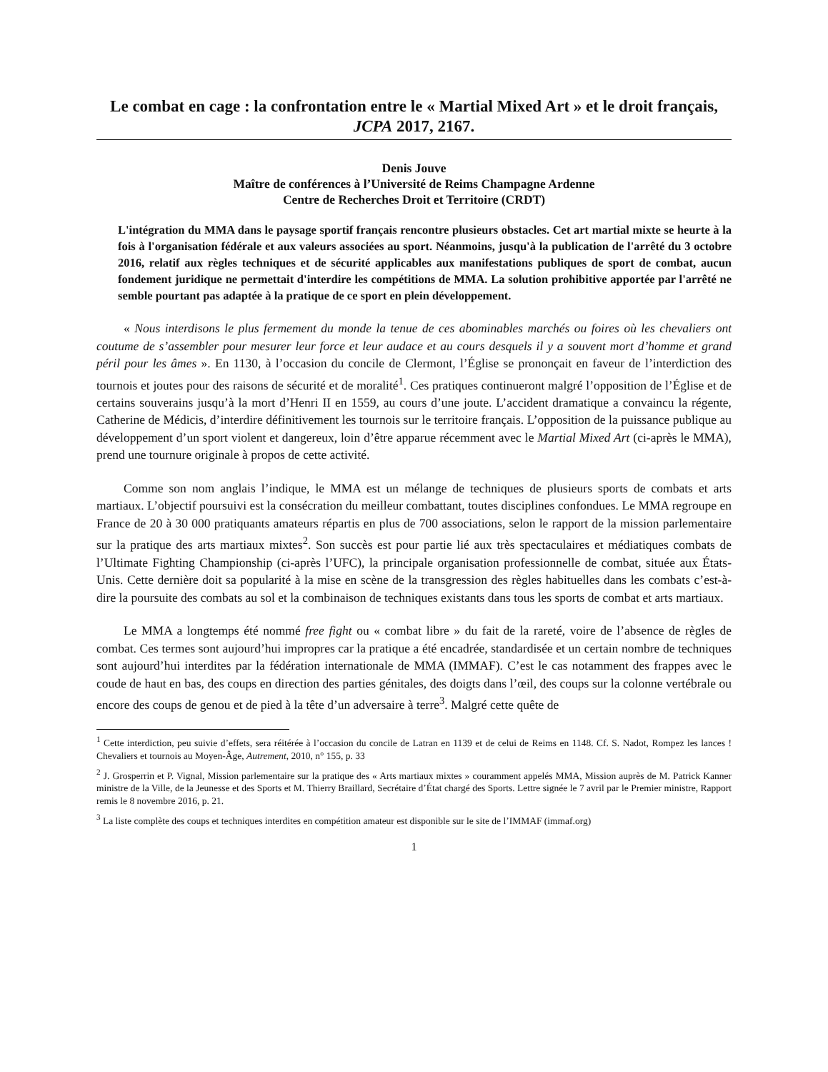Le combat en cage : la confrontation entre le « Martial Mixed Art » et le droit français, JCPA 2017, 2167.
Denis Jouve
Maître de conférences à l’Université de Reims Champagne Ardenne
Centre de Recherches Droit et Territoire (CRDT)
L'intégration du MMA dans le paysage sportif français rencontre plusieurs obstacles. Cet art martial mixte se heurte à la fois à l'organisation fédérale et aux valeurs associées au sport. Néanmoins, jusqu'à la publication de l'arrêté du 3 octobre 2016, relatif aux règles techniques et de sécurité applicables aux manifestations publiques de sport de combat, aucun fondement juridique ne permettait d'interdire les compétitions de MMA. La solution prohibitive apportée par l'arrêté ne semble pourtant pas adaptée à la pratique de ce sport en plein développement.
« Nous interdisons le plus fermement du monde la tenue de ces abominables marchés ou foires où les chevaliers ont coutume de s’assembler pour mesurer leur force et leur audace et au cours desquels il y a souvent mort d’homme et grand péril pour les âmes ». En 1130, à l’occasion du concile de Clermont, l’Église se prononçait en faveur de l’interdiction des tournois et joutes pour des raisons de sécurité et de moralité<sup>1</sup>. Ces pratiques continueront malgré l’opposition de l’Église et de certains souverains jusqu’à la mort d’Henri II en 1559, au cours d’une joute. L’accident dramatique a convaincu la régente, Catherine de Médicis, d’interdire définitivement les tournois sur le territoire français. L’opposition de la puissance publique au développement d’un sport violent et dangereux, loin d’être apparue récemment avec le Martial Mixed Art (ci-après le MMA), prend une tournure originale à propos de cette activité.
Comme son nom anglais l’indique, le MMA est un mélange de techniques de plusieurs sports de combats et arts martiaux. L’objectif poursuivi est la consécration du meilleur combattant, toutes disciplines confondues. Le MMA regroupe en France de 20 à 30 000 pratiquants amateurs répartis en plus de 700 associations, selon le rapport de la mission parlementaire sur la pratique des arts martiaux mixtes<sup>2</sup>. Son succès est pour partie lié aux très spectaculaires et médiatiques combats de l’Ultimate Fighting Championship (ci-après l’UFC), la principale organisation professionnelle de combat, située aux États-Unis. Cette dernière doit sa popularité à la mise en scène de la transgression des règles habituelles dans les combats c’est-à-dire la poursuite des combats au sol et la combinaison de techniques existants dans tous les sports de combat et arts martiaux.
Le MMA a longtemps été nommé free fight ou « combat libre » du fait de la rareté, voire de l’absence de règles de combat. Ces termes sont aujourd’hui impropres car la pratique a été encadrée, standardisée et un certain nombre de techniques sont aujourd’hui interdites par la fédération internationale de MMA (IMMAF). C’est le cas notamment des frappes avec le coude de haut en bas, des coups en direction des parties génitales, des doigts dans l’œil, des coups sur la colonne vertébrale ou encore des coups de genou et de pied à la tête d’un adversaire à terre<sup>3</sup>. Malgré cette quête de
<sup>1</sup> Cette interdiction, peu suivie d’effets, sera réitérée à l’occasion du concile de Latran en 1139 et de celui de Reims en 1148. Cf. S. Nadot, Rompez les lances ! Chevaliers et tournois au Moyen-Âge, Autrement, 2010, n° 155, p. 33
<sup>2</sup> J. Grosperrin et P. Vignal, Mission parlementaire sur la pratique des « Arts martiaux mixtes » couramment appelés MMA, Mission auprès de M. Patrick Kanner ministre de la Ville, de la Jeunesse et des Sports et M. Thierry Braillard, Secrétaire d’État chargé des Sports. Lettre signée le 7 avril par le Premier ministre, Rapport remis le 8 novembre 2016, p. 21.
<sup>3</sup> La liste complète des coups et techniques interdites en compétition amateur est disponible sur le site de l’IMMAF (immaf.org)
1